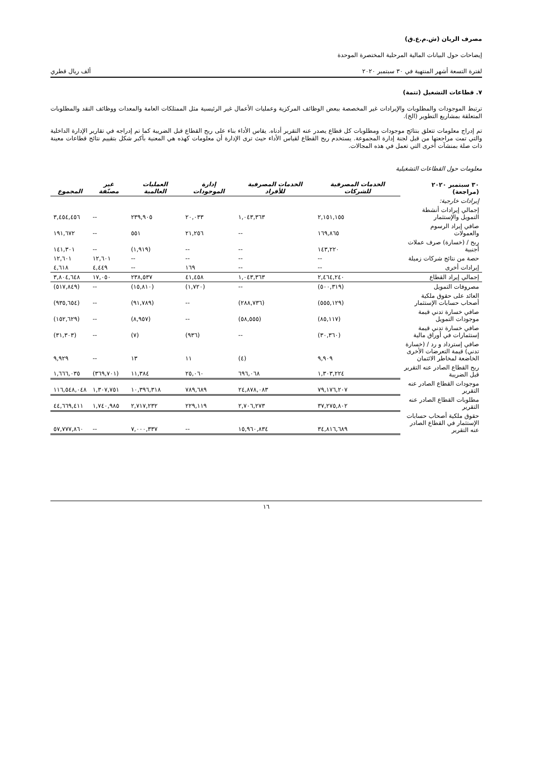مصرف الريان (ش.م.ع.ق)
إيضاحات حول البيانات المالية المرحلية المختصرة الموحدة
لفترة التسعة أشهر المنتهية في ٣٠ سبتمبر ٢٠٢٠ ألف ريال قطري
٧. قطاعات التشغيل (تتمة)
ترتبط الموجودات والمطلوبات والإيرادات غير المخصصة ببعض الوظائف المركزية وعمليات الأعمال غير الرئيسية مثل الممتلكات العامة والمعدات ووظائف النقد والمطلوبات المتعلقة بمشاريع التطوير (الخ).
تم إدراج معلومات تتعلق بنتائج موجودات ومطلوبات كل قطاع يصدر عنه التقرير أدناه. يقاس الأداء بناء على ربح القطاع قبل الضريبة كما تم إدراجه في تقارير الإدارة الداخلية والتي تمت مراجعتها من قبل لجنة إدارة المجموعة. يستخدم ربح القطاع لقياس الأداء حيث ترى الإدارة أن معلومات كهذه هي المعنية بأكبر شكل بتقييم نتائج قطاعات معينة ذات صلة بمنشآت أخرى التي تعمل في هذه المجالات.
معلومات حول القطاعات التشغيلية
| ٣٠ سبتمبر ٢٠٢٠ (مراجعة) | الخدمات المصرفية للشركات | الخدمات المصرفية للأفراد | إدارة الموجودات | العمليات العالمية | غير مصنّفة | المجموع |
| --- | --- | --- | --- | --- | --- | --- |
| إيرادات خارجية: | | | | | | |
| إجمالي إيرادات أنشطة التمويل والإستثمار | ٢,١٥١,١٥٥ | ١,٠٤٣,٣٦٣ | ٢٠,٠٣٣ | ٢٣٩,٩٠٥ | -- | ٣,٤٥٤,٤٥٦ |
| صافي إيراد الرسوم والعمولات | ١٦٩,٨٦٥ | -- | ٢١,٢٥٦ | ٥٥١ | -- | ١٩١,٦٧٢ |
| ربح / (خسارة) صرف عملات أجنبية | ١٤٣,٢٢٠ | -- | -- | (١,٩١٩) | -- | ١٤١,٣٠١ |
| حصة من نتائج شركات زميلة | -- | -- | -- | -- | ١٢,٦٠١ | ١٢,٦٠١ |
| إيرادات أخرى | -- | -- | ١٦٩ | -- | ٤,٤٤٩ | ٤,٦١٨ |
| إجمالي إيراد القطاع | ٢,٤٦٤,٢٤٠ | ١,٠٤٣,٣٦٣ | ٤١,٤٥٨ | ٢٣٨,٥٣٧ | ١٧,٠٥٠ | ٣,٨٠٤,٦٤٨ |
| مصروفات التمويل | (٥٠٠,٣١٩) | -- | (١,٧٢٠) | (١٥,٨١٠) | -- | (٥١٧,٨٤٩) |
| العائد على حقوق ملكية أصحاب حسابات الإستثمار | (٥٥٥,١٢٩) | (٢٨٨,٧٣٦) | -- | (٩١,٧٨٩) | -- | (٩٣٥,٦٥٤) |
| صافي خسارة تدني قيمة موجودات التمويل | (٨٥,١١٧) | (٥٨,٥٥٥) | -- | (٨,٩٥٧) | -- | (١٥٢,٦٢٩) |
| صافي خسارة تدني قيمة إستثمارات في أوراق مالية | (٣٠,٣٦٠) | -- | (٩٣٦) | (٧) | -- | (٣١,٣٠٣) |
| صافي إسترداد و رد / (خسارة تدني) قيمة التعرضات الأخرى الخاضعة لمخاطر الائتمان | ٩,٩٠٩ | (٤) | ١١ | ١٣ | -- | ٩,٩٢٩ |
| ربح القطاع الصادر عنه التقرير قبل الضريبة | ١,٣٠٣,٢٢٤ | ٦٩٦,٠٦٨ | ٢٥,٠٦٠ | ١١,٣٨٤ | (٣٦٩,٧٠١) | ١,٦٦٦,٠٣٥ |
| موجودات القطاع الصادر عنه التقرير | ٧٩,١٧٦,٢٠٧ | ٢٤,٨٧٨,٠٨٣ | ٧٨٩,٦٨٩ | ١٠,٣٩٦,٣١٨ | ١,٣٠٧,٧٥١ | ١١٦,٥٤٨,٠٤٨ |
| مطلوبات القطاع الصادر عنه التقرير | ٣٧,٢٧٥,٨٠٢ | ٢,٧٠٦,٢٧٣ | ٢٢٩,١١٩ | ٢,٧١٧,٢٣٢ | ١,٧٤٠,٩٨٥ | ٤٤,٦٦٩,٤١١ |
| حقوق ملكية أصحاب حسابات الإستثمار في القطاع الصادر عنه التقرير | ٣٤,٨١٦,٦٨٩ | ١٥,٩٦٠,٨٣٤ | -- | ٧,٠٠٠,٣٣٧ | -- | ٥٧,٧٧٧,٨٦٠ |
١٦